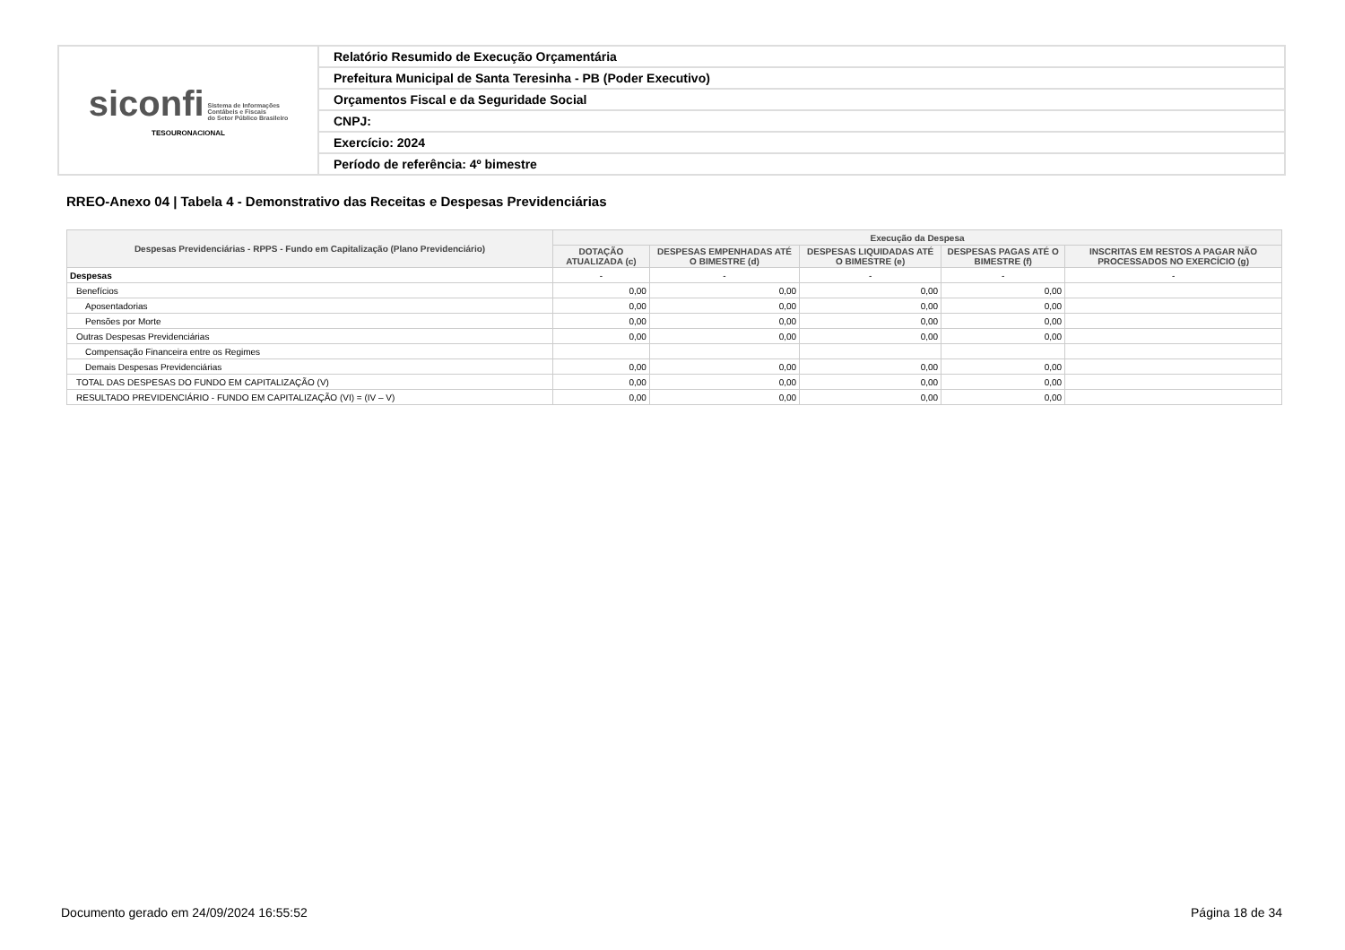| siconfi Sistema de Informações Contábeis e Fiscais do Setor Público Brasileiro TESOURONACIONAL | Relatório Resumido de Execução Orçamentária |
| | Prefeitura Municipal de Santa Teresinha - PB (Poder Executivo) |
| | Orçamentos Fiscal e da Seguridade Social |
| | CNPJ: |
| | Exercício: 2024 |
| | Período de referência: 4º bimestre |
RREO-Anexo 04 | Tabela 4 - Demonstrativo das Receitas e Despesas Previdenciárias
| Despesas Previdenciárias - RPPS - Fundo em Capitalização (Plano Previdenciário) | Execução da Despesa | | | | |
| --- | --- | --- | --- | --- | --- |
| | DOTAÇÃO ATUALIZADA (c) | DESPESAS EMPENHADAS ATÉ O BIMESTRE (d) | DESPESAS LIQUIDADAS ATÉ O BIMESTRE (e) | DESPESAS PAGAS ATÉ O BIMESTRE (f) | INSCRITAS EM RESTOS A PAGAR NÃO PROCESSADOS NO EXERCÍCIO (g) |
| Despesas | - | - | - | - | - |
| Benefícios | 0,00 | 0,00 | 0,00 | 0,00 | |
| Aposentadorias | 0,00 | 0,00 | 0,00 | 0,00 | |
| Pensões por Morte | 0,00 | 0,00 | 0,00 | 0,00 | |
| Outras Despesas Previdenciárias | 0,00 | 0,00 | 0,00 | 0,00 | |
| Compensação Financeira entre os Regimes | | | | | |
| Demais Despesas Previdenciárias | 0,00 | 0,00 | 0,00 | 0,00 | |
| TOTAL DAS DESPESAS DO FUNDO EM CAPITALIZAÇÃO (V) | 0,00 | 0,00 | 0,00 | 0,00 | |
| RESULTADO PREVIDENCIÁRIO - FUNDO EM CAPITALIZAÇÃO (VI) = (IV – V) | 0,00 | 0,00 | 0,00 | 0,00 | |
Documento gerado em 24/09/2024 16:55:52
Página 18 de 34